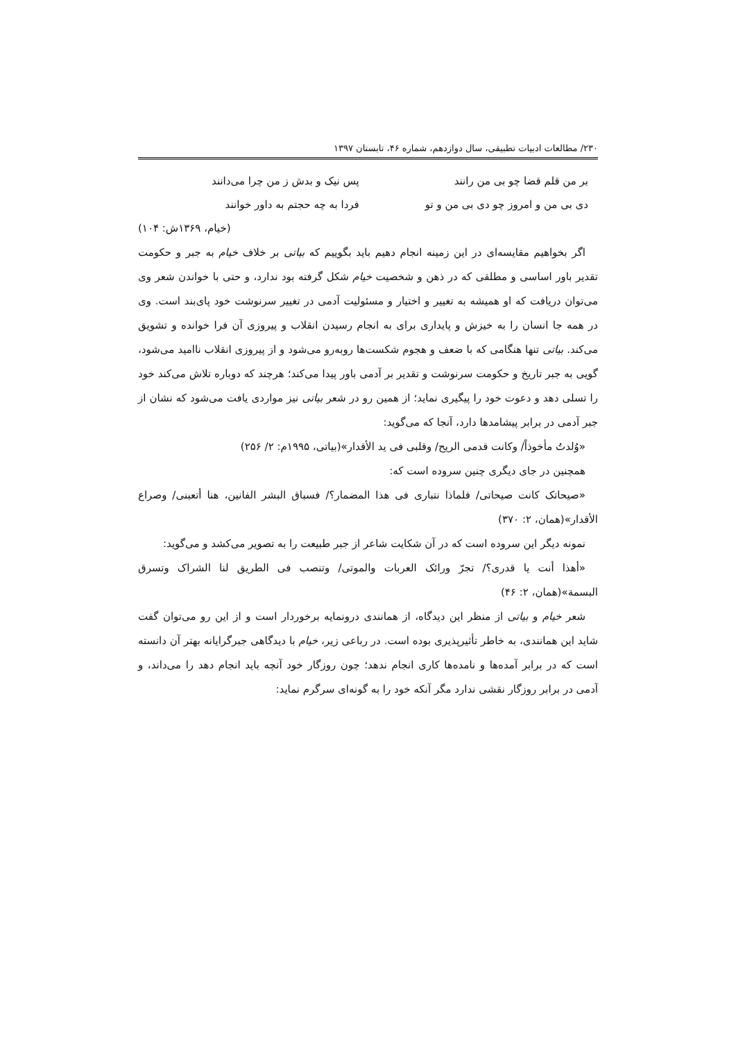۲۳۰/ مطالعات ادبیات تطبیقی، سال دوازدهم، شماره ۴۶، تابستان ۱۳۹۷
بر من قلم قضا چو بی من رانند پس نیک و بدش ز من چرا می‌دانند
دی بی من و امروز چو دی بی من و تو فردا به چه حجتم به داور خوانند
(خیام، ۱۳۶۹ش: ۱۰۴)
اگر بخواهیم مقایسه‌ای در این زمینه انجام دهیم باید بگوییم که بیاتی بر خلاف خیام به جبر و حکومت تقدیر باور اساسی و مطلقی که در ذهن و شخصیت خیام شکل گرفته بود ندارد، و حتی با خواندن شعر وی می‌توان دریافت که او همیشه به تغییر و اختیار و مسئولیت آدمی در تغییر سرنوشت خود پای‌بند است. وی در همه جا انسان را به خیزش و پایداری برای به انجام رسیدن انقلاب و پیروزی آن فرا خوانده و تشویق می‌کند. بیاتی تنها هنگامی که با ضعف و هجوم شکست‌ها روبه‌رو می‌شود و از پیروزی انقلاب ناامید می‌شود، گویی به جبر تاریخ و حکومت سرنوشت و تقدیر بر آدمی باور پیدا می‌کند؛ هرچند که دوباره تلاش می‌کند خود را تسلی دهد و دعوت خود را پیگیری نماید؛ از همین رو در شعر بیاتی نیز مواردی یافت می‌شود که نشان از جبر آدمی در برابر پیشامدها دارد، آنجا که می‌گوید:
«وُلدتُ مأخوذاً/ وکانت قدمی الریح/ وقلبی فی ید الأقدار»(بیاتی، ۱۹۹۵م: ۲/ ۲۵۶)
همچنین در جای دیگری چنین سروده است که:
«صیحاتک کانت صیحاتی/ فلماذا نتباری فی هذا المضمار؟/ فسباق البشر الفانین، هنا أتعبنی/ وصراع الأقدار»(همان، ۲: ۳۷۰)
نمونه دیگر این سروده است که در آن شکایت شاعر از جبر طبیعت را به تصویر می‌کشد و می‌گوید:
«أهذا أنت یا قدری؟/ تجرّ ورائک العربات والموتی/ وتنصب فی الطریق لنا الشراک وتسرق البسمة»(همان، ۲: ۴۶)
شعر خیام و بیاتی از منظر این دیدگاه، از همانندی درونمایه برخوردار است و از این رو می‌توان گفت شاید این همانندی، به خاطر تأثیرپذیری بوده است. در رباعی زیر، خیام با دیدگاهی جبرگرایانه بهتر آن دانسته است که در برابر آمده‌ها و نامده‌ها کاری انجام ندهد؛ چون روزگار خود آنچه باید انجام دهد را می‌داند، و آدمی در برابر روزگار نقشی ندارد مگر آنکه خود را به گونه‌ای سرگرم نماید: